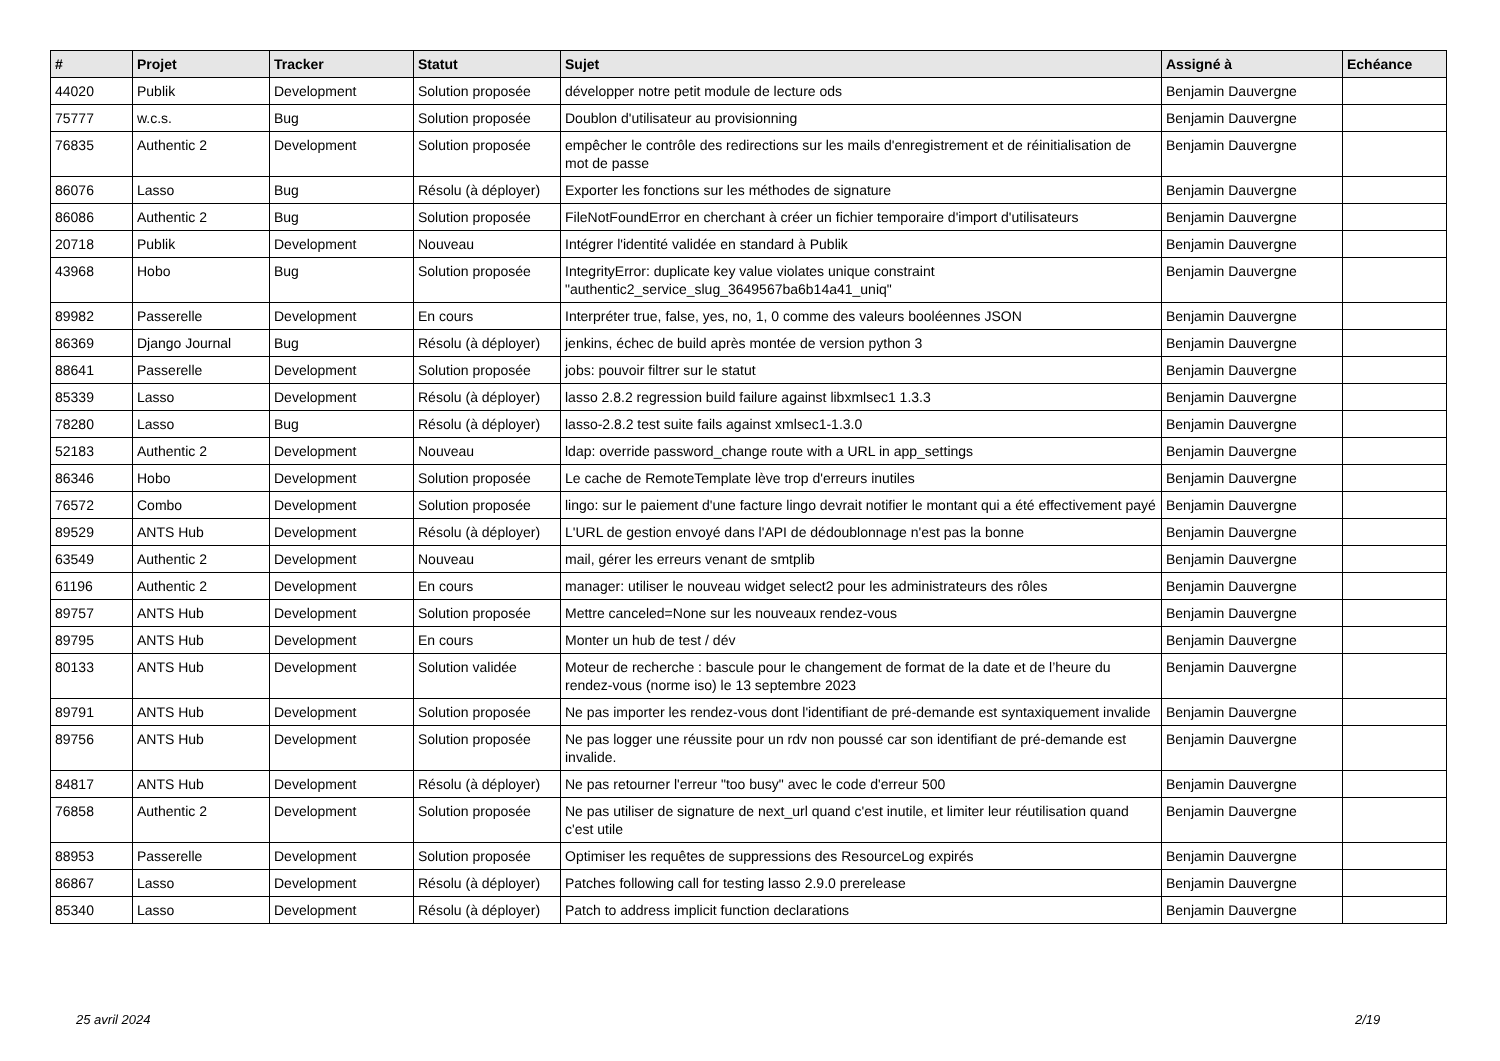| # | Projet | Tracker | Statut | Sujet | Assigné à | Echéance |
| --- | --- | --- | --- | --- | --- | --- |
| 44020 | Publik | Development | Solution proposée | développer notre petit module de lecture ods | Benjamin Dauvergne | |
| 75777 | w.c.s. | Bug | Solution proposée | Doublon d'utilisateur au provisionning | Benjamin Dauvergne | |
| 76835 | Authentic 2 | Development | Solution proposée | empêcher le contrôle des redirections sur les mails d'enregistrement et de réinitialisation de mot de passe | Benjamin Dauvergne | |
| 86076 | Lasso | Bug | Résolu (à déployer) | Exporter les fonctions sur les méthodes de signature | Benjamin Dauvergne | |
| 86086 | Authentic 2 | Bug | Solution proposée | FileNotFoundError en cherchant à créer un fichier temporaire d'import d'utilisateurs | Benjamin Dauvergne | |
| 20718 | Publik | Development | Nouveau | Intégrer l'identité validée en standard à Publik | Benjamin Dauvergne | |
| 43968 | Hobo | Bug | Solution proposée | IntegrityError: duplicate key value violates unique constraint "authentic2_service_slug_3649567ba6b14a41_uniq" | Benjamin Dauvergne | |
| 89982 | Passerelle | Development | En cours | Interpréter true, false, yes, no, 1, 0 comme des valeurs booléennes JSON | Benjamin Dauvergne | |
| 86369 | Django Journal | Bug | Résolu (à déployer) | jenkins, échec de build après montée de version python 3 | Benjamin Dauvergne | |
| 88641 | Passerelle | Development | Solution proposée | jobs: pouvoir filtrer sur le statut | Benjamin Dauvergne | |
| 85339 | Lasso | Development | Résolu (à déployer) | lasso 2.8.2 regression build failure against libxmlsec1 1.3.3 | Benjamin Dauvergne | |
| 78280 | Lasso | Bug | Résolu (à déployer) | lasso-2.8.2 test suite fails against xmlsec1-1.3.0 | Benjamin Dauvergne | |
| 52183 | Authentic 2 | Development | Nouveau | ldap: override password_change route with a URL in app_settings | Benjamin Dauvergne | |
| 86346 | Hobo | Development | Solution proposée | Le cache de RemoteTemplate lève trop d'erreurs inutiles | Benjamin Dauvergne | |
| 76572 | Combo | Development | Solution proposée | lingo: sur le paiement d'une facture lingo devrait notifier le montant qui a été effectivement payé | Benjamin Dauvergne | |
| 89529 | ANTS Hub | Development | Résolu (à déployer) | L'URL de gestion envoyé dans l'API de dédoublonnage n'est pas la bonne | Benjamin Dauvergne | |
| 63549 | Authentic 2 | Development | Nouveau | mail, gérer les erreurs venant de smtplib | Benjamin Dauvergne | |
| 61196 | Authentic 2 | Development | En cours | manager: utiliser le nouveau widget select2 pour les administrateurs des rôles | Benjamin Dauvergne | |
| 89757 | ANTS Hub | Development | Solution proposée | Mettre canceled=None sur les nouveaux rendez-vous | Benjamin Dauvergne | |
| 89795 | ANTS Hub | Development | En cours | Monter un hub de test / dév | Benjamin Dauvergne | |
| 80133 | ANTS Hub | Development | Solution validée | Moteur de recherche : bascule pour le changement de format de la date et de l’heure du rendez-vous (norme iso) le 13 septembre 2023 | Benjamin Dauvergne | |
| 89791 | ANTS Hub | Development | Solution proposée | Ne pas importer les rendez-vous dont l'identifiant de pré-demande est syntaxiquement invalide | Benjamin Dauvergne | |
| 89756 | ANTS Hub | Development | Solution proposée | Ne pas logger une réussite pour un rdv non poussé car son identifiant de pré-demande est invalide. | Benjamin Dauvergne | |
| 84817 | ANTS Hub | Development | Résolu (à déployer) | Ne pas retourner l'erreur "too busy" avec le code d'erreur 500 | Benjamin Dauvergne | |
| 76858 | Authentic 2 | Development | Solution proposée | Ne pas utiliser de signature de next_url quand c'est inutile, et limiter leur réutilisation quand c'est utile | Benjamin Dauvergne | |
| 88953 | Passerelle | Development | Solution proposée | Optimiser les requêtes de suppressions des ResourceLog expirés | Benjamin Dauvergne | |
| 86867 | Lasso | Development | Résolu (à déployer) | Patches following call for testing lasso 2.9.0 prerelease | Benjamin Dauvergne | |
| 85340 | Lasso | Development | Résolu (à déployer) | Patch to address implicit function declarations | Benjamin Dauvergne | |
25 avril 2024 2/19